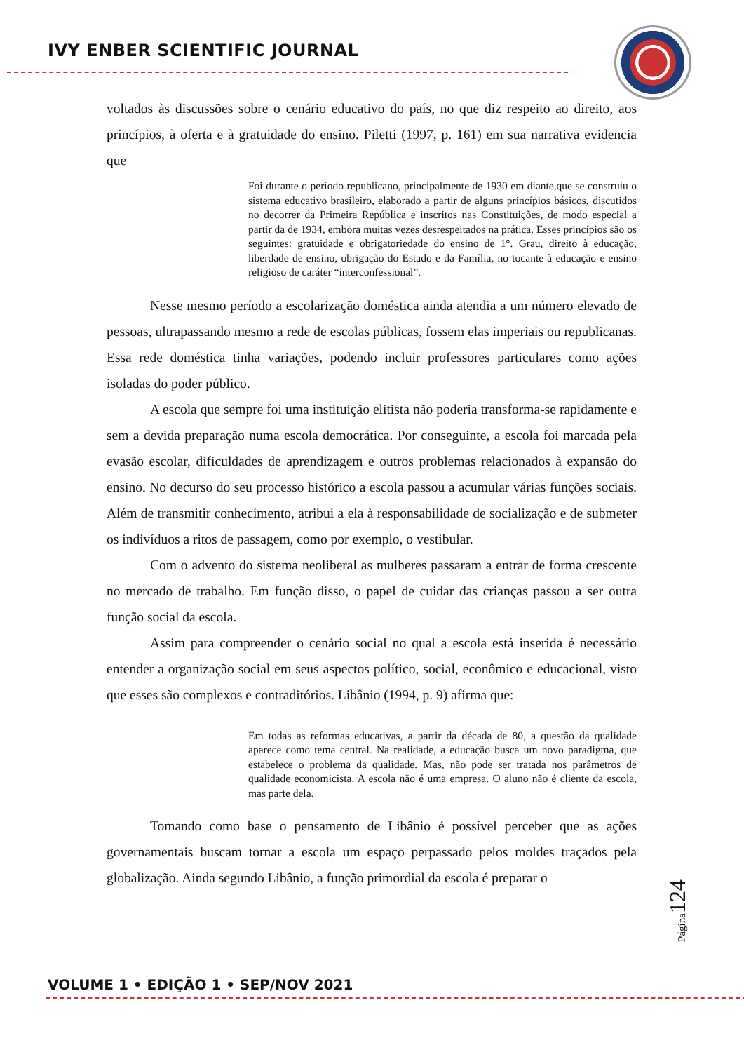IVY ENBER SCIENTIFIC JOURNAL
voltados às discussões sobre o cenário educativo do país, no que diz respeito ao direito, aos princípios, à oferta e à gratuidade do ensino. Piletti (1997, p. 161) em sua narrativa evidencia que
Foi durante o período republicano, principalmente de 1930 em diante,que se construiu o sistema educativo brasileiro, elaborado a partir de alguns princípios básicos, discutidos no decorrer da Primeira República e inscritos nas Constituições, de modo especial a partir da de 1934, embora muitas vezes desrespeitados na prática. Esses princípios são os seguintes: gratuidade e obrigatoriedade do ensino de 1°. Grau, direito à educação, liberdade de ensino, obrigação do Estado e da Família, no tocante à educação e ensino religioso de caráter “interconfessional”.
Nesse mesmo período a escolarização doméstica ainda atendia a um número elevado de pessoas, ultrapassando mesmo a rede de escolas públicas, fossem elas imperiais ou republicanas. Essa rede doméstica tinha variações, podendo incluir professores particulares como ações isoladas do poder público.
A escola que sempre foi uma instituição elitista não poderia transforma-se rapidamente e sem a devida preparação numa escola democrática. Por conseguinte, a escola foi marcada pela evasão escolar, dificuldades de aprendizagem e outros problemas relacionados à expansão do ensino. No decurso do seu processo histórico a escola passou a acumular várias funções sociais. Além de transmitir conhecimento, atribui a ela à responsabilidade de socialização e de submeter os indivíduos a ritos de passagem, como por exemplo, o vestibular.
Com o advento do sistema neoliberal as mulheres passaram a entrar de forma crescente no mercado de trabalho. Em função disso, o papel de cuidar das crianças passou a ser outra função social da escola.
Assim para compreender o cenário social no qual a escola está inserida é necessário entender a organização social em seus aspectos político, social, econômico e educacional, visto que esses são complexos e contraditórios. Libânio (1994, p. 9) afirma que:
Em todas as reformas educativas, a partir da década de 80, a questão da qualidade aparece como tema central. Na realidade, a educação busca um novo paradigma, que estabelece o problema da qualidade. Mas, não pode ser tratada nos parâmetros de qualidade economicista. A escola não é uma empresa. O aluno não é cliente da escola, mas parte dela.
Tomando como base o pensamento de Libânio é possível perceber que as ações governamentais buscam tornar a escola um espaço perpassado pelos moldes traçados pela globalização. Ainda segundo Libânio, a função primordial da escola é preparar o
Página124
VOLUME 1 • EDIÇÃO 1 • SEP/NOV 2021